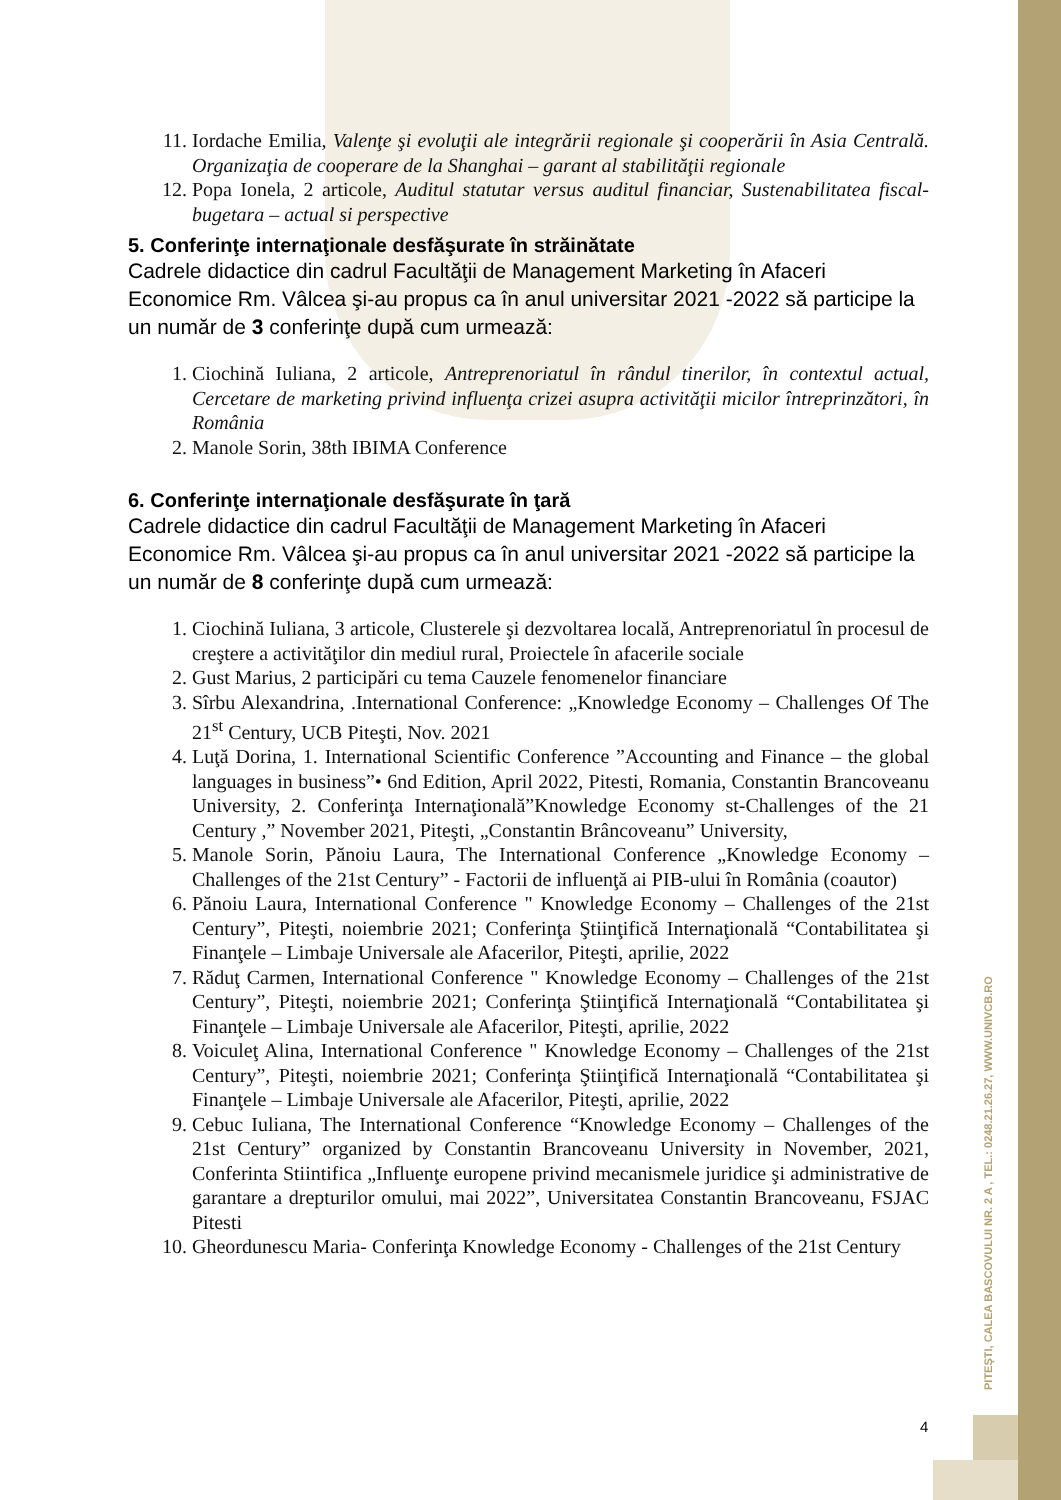11. Iordache Emilia, Valenţe şi evoluţii ale integrării regionale şi cooperării în Asia Centrală. Organizaţia de cooperare de la Shanghai – garant al stabilităţii regionale
12. Popa Ionela, 2 articole, Auditul statutar versus auditul financiar, Sustenabilitatea fiscal-bugetara – actual si perspective
5. Conferinţe internaţionale desfăşurate în străinătate
Cadrele didactice din cadrul Facultăţii de Management Marketing în Afaceri Economice Rm. Vâlcea şi-au propus ca în anul universitar 2021 -2022 să participe la un număr de 3 conferinţe după cum urmează:
1. Ciochină Iuliana, 2 articole, Antreprenoriatul în rândul tinerilor, în contextul actual, Cercetare de marketing privind influenţa crizei asupra activităţii micilor întreprinzători, în România
2. Manole Sorin, 38th IBIMA Conference
6. Conferinţe internaţionale desfăşurate în ţară
Cadrele didactice din cadrul Facultăţii de Management Marketing în Afaceri Economice Rm. Vâlcea şi-au propus ca în anul universitar 2021 -2022 să participe la un număr de 8 conferinţe după cum urmează:
1. Ciochină Iuliana, 3 articole, Clusterele şi dezvoltarea locală, Antreprenoriatul în procesul de creştere a activităţilor din mediul rural, Proiectele în afacerile sociale
2. Gust Marius, 2 participări cu tema Cauzele fenomenelor financiare
3. Sîrbu Alexandrina, .International Conference: „Knowledge Economy – Challenges Of The 21<sup>st</sup> Century, UCB Piteşti, Nov. 2021
4. Luţă Dorina, 1. International Scientific Conference ”Accounting and Finance – the global languages in business”• 6nd Edition, April 2022, Pitesti, Romania, Constantin Brancoveanu University, 2. Conferinţa Internaţională”Knowledge Economy st-Challenges of the 21 Century ,” November 2021, Piteşti, „Constantin Brâncoveanu” University,
5. Manole Sorin, Pănoiu Laura, The International Conference „Knowledge Economy – Challenges of the 21st Century” - Factorii de influenţă ai PIB-ului în România (coautor)
6. Pănoiu Laura, International Conference " Knowledge Economy – Challenges of the 21st Century”, Piteşti, noiembrie 2021; Conferinţa Ştiinţifică Internaţională “Contabilitatea şi Finanţele – Limbaje Universale ale Afacerilor, Piteşti, aprilie, 2022
7. Răduţ Carmen, International Conference " Knowledge Economy – Challenges of the 21st Century”, Piteşti, noiembrie 2021; Conferinţa Ştiinţifică Internaţională “Contabilitatea şi Finanţele – Limbaje Universale ale Afacerilor, Piteşti, aprilie, 2022
8. Voiculeţ Alina, International Conference " Knowledge Economy – Challenges of the 21st Century”, Piteşti, noiembrie 2021; Conferinţa Ştiinţifică Internaţională “Contabilitatea şi Finanţele – Limbaje Universale ale Afacerilor, Piteşti, aprilie, 2022
9. Cebuc Iuliana, The International Conference “Knowledge Economy – Challenges of the 21st Century” organized by Constantin Brancoveanu University in November, 2021, Conferinta Stiintifica „Influenţe europene privind mecanismele juridice şi administrative de garantare a drepturilor omului, mai 2022”, Universitatea Constantin Brancoveanu, FSJAC Pitesti
10. Gheordunescu Maria- Conferinţa Knowledge Economy - Challenges of the 21st Century
PITEŞTI, CALEA BASCOVULUI NR. 2 A , TEL.: 0248.21.26.27, WWW.UNIVCB.RO
4